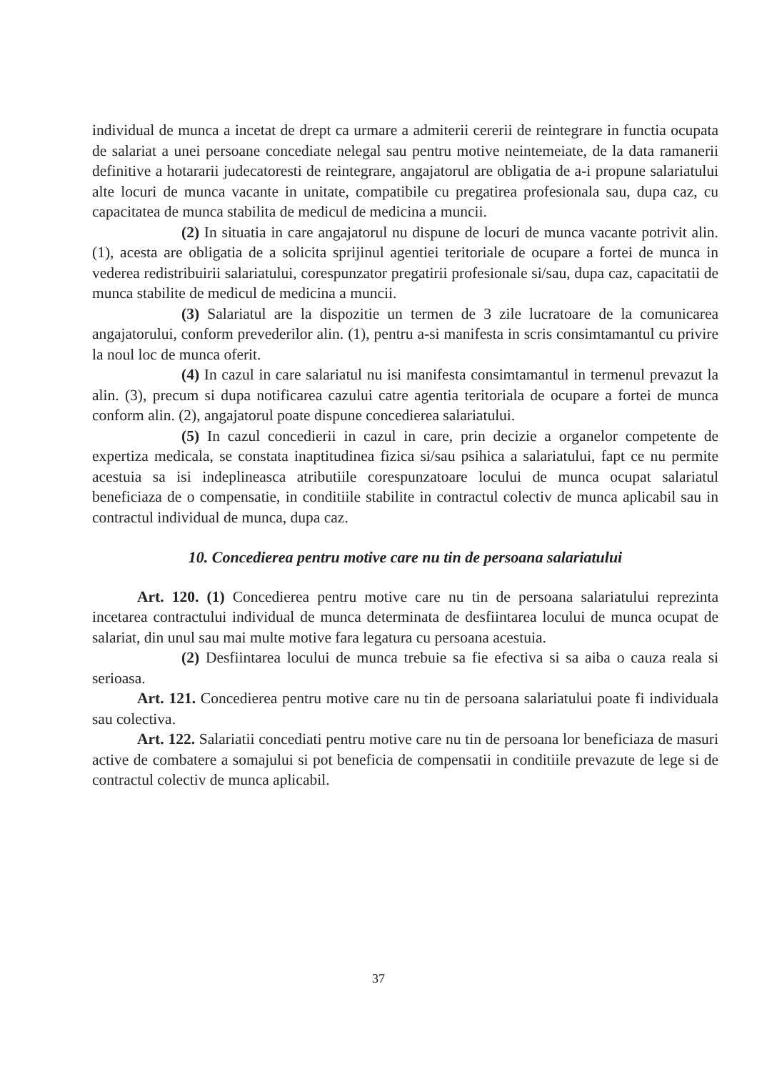individual de munca a incetat de drept ca urmare a admiterii cererii de reintegrare in functia ocupata de salariat a unei persoane concediate nelegal sau pentru motive neintemeiate, de la data ramanerii definitive a hotararii judecatoresti de reintegrare, angajatorul are obligatia de a-i propune salariatului alte locuri de munca vacante in unitate, compatibile cu pregatirea profesionala sau, dupa caz, cu capacitatea de munca stabilita de medicul de medicina a muncii.
(2) In situatia in care angajatorul nu dispune de locuri de munca vacante potrivit alin.(1), acesta are obligatia de a solicita sprijinul agentiei teritoriale de ocupare a fortei de munca in vederea redistribuirii salariatului, corespunzator pregatirii profesionale si/sau, dupa caz, capacitatii de munca stabilite de medicul de medicina a muncii.
(3) Salariatul are la dispozitie un termen de 3 zile lucratoare de la comunicarea angajatorului, conform prevederilor alin. (1), pentru a-si manifesta in scris consimtamantul cu privire la noul loc de munca oferit.
(4) In cazul in care salariatul nu isi manifesta consimtamantul in termenul prevazut la alin. (3), precum si dupa notificarea cazului catre agentia teritoriala de ocupare a fortei de munca conform alin. (2), angajatorul poate dispune concedierea salariatului.
(5) In cazul concedierii in cazul in care, prin decizie a organelor competente de expertiza medicala, se constata inaptitudinea fizica si/sau psihica a salariatului, fapt ce nu permite acestuia sa isi indeplineasca atributiile corespunzatoare locului de munca ocupat salariatul beneficiaza de o compensatie, in conditiile stabilite in contractul colectiv de munca aplicabil sau in contractul individual de munca, dupa caz.
10. Concedierea pentru motive care nu tin de persoana salariatului
Art. 120. (1) Concedierea pentru motive care nu tin de persoana salariatului reprezinta incetarea contractului individual de munca determinata de desfiintarea locului de munca ocupat de salariat, din unul sau mai multe motive fara legatura cu persoana acestuia.
(2) Desfiintarea locului de munca trebuie sa fie efectiva si sa aiba o cauza reala si serioasa.
Art. 121. Concedierea pentru motive care nu tin de persoana salariatului poate fi individuala sau colectiva.
Art. 122. Salariatii concediati pentru motive care nu tin de persoana lor beneficiaza de masuri active de combatere a somajului si pot beneficia de compensatii in conditiile prevazute de lege si de contractul colectiv de munca aplicabil.
37